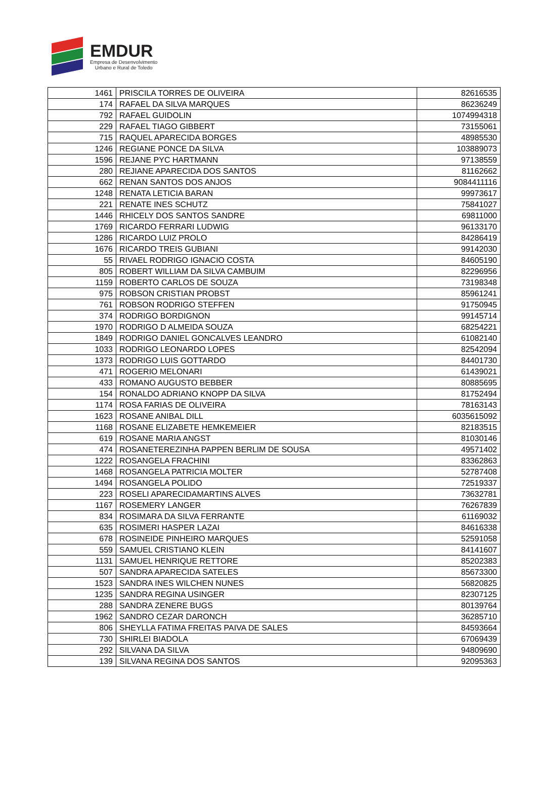EMDUR
Empresa de Desenvolvimento
Urbano e Rural de Toledo
| 1461 | PRISCILA TORRES DE OLIVEIRA | 82616535 |
| 174 | RAFAEL DA SILVA MARQUES | 86236249 |
| 792 | RAFAEL GUIDOLIN | 1074994318 |
| 229 | RAFAEL TIAGO GIBBERT | 73155061 |
| 715 | RAQUEL APARECIDA BORGES | 48985530 |
| 1246 | REGIANE PONCE DA SILVA | 103889073 |
| 1596 | REJANE PYC HARTMANN | 97138559 |
| 280 | REJIANE APARECIDA DOS SANTOS | 81162662 |
| 662 | RENAN SANTOS DOS ANJOS | 9084411116 |
| 1248 | RENATA LETICIA BARAN | 99973617 |
| 221 | RENATE INES SCHUTZ | 75841027 |
| 1446 | RHICELY DOS SANTOS SANDRE | 69811000 |
| 1769 | RICARDO FERRARI LUDWIG | 96133170 |
| 1286 | RICARDO LUIZ PROLO | 84286419 |
| 1676 | RICARDO TREIS GUBIANI | 99142030 |
| 55 | RIVAEL RODRIGO IGNACIO COSTA | 84605190 |
| 805 | ROBERT WILLIAM DA SILVA CAMBUIM | 82296956 |
| 1159 | ROBERTO CARLOS DE SOUZA | 73198348 |
| 975 | ROBSON CRISTIAN PROBST | 85961241 |
| 761 | ROBSON RODRIGO STEFFEN | 91750945 |
| 374 | RODRIGO BORDIGNON | 99145714 |
| 1970 | RODRIGO D ALMEIDA SOUZA | 68254221 |
| 1849 | RODRIGO DANIEL GONCALVES LEANDRO | 61082140 |
| 1033 | RODRIGO LEONARDO LOPES | 82542094 |
| 1373 | RODRIGO LUIS GOTTARDO | 84401730 |
| 471 | ROGERIO MELONARI | 61439021 |
| 433 | ROMANO AUGUSTO BEBBER | 80885695 |
| 154 | RONALDO ADRIANO KNOPP DA SILVA | 81752494 |
| 1174 | ROSA FARIAS DE OLIVEIRA | 78163143 |
| 1623 | ROSANE ANIBAL DILL | 6035615092 |
| 1168 | ROSANE ELIZABETE HEMKEMEIER | 82183515 |
| 619 | ROSANE MARIA ANGST | 81030146 |
| 474 | ROSANETEREZINHA PAPPEN BERLIM DE SOUSA | 49571402 |
| 1222 | ROSANGELA FRACHINI | 83362863 |
| 1468 | ROSANGELA PATRICIA MOLTER | 52787408 |
| 1494 | ROSANGELA POLIDO | 72519337 |
| 223 | ROSELI APARECIDAMARTINS ALVES | 73632781 |
| 1167 | ROSEMERY LANGER | 76267839 |
| 834 | ROSIMARA DA SILVA FERRANTE | 61169032 |
| 635 | ROSIMERI HASPER LAZAI | 84616338 |
| 678 | ROSINEIDE PINHEIRO MARQUES | 52591058 |
| 559 | SAMUEL CRISTIANO KLEIN | 84141607 |
| 1131 | SAMUEL HENRIQUE RETTORE | 85202383 |
| 507 | SANDRA APARECIDA SATELES | 85673300 |
| 1523 | SANDRA INES WILCHEN NUNES | 56820825 |
| 1235 | SANDRA REGINA USINGER | 82307125 |
| 288 | SANDRA ZENERE BUGS | 80139764 |
| 1962 | SANDRO CEZAR DARONCH | 36285710 |
| 806 | SHEYLLA FATIMA FREITAS PAIVA DE SALES | 84593664 |
| 730 | SHIRLEI BIADOLA | 67069439 |
| 292 | SILVANA DA SILVA | 94809690 |
| 139 | SILVANA REGINA DOS SANTOS | 92095363 |